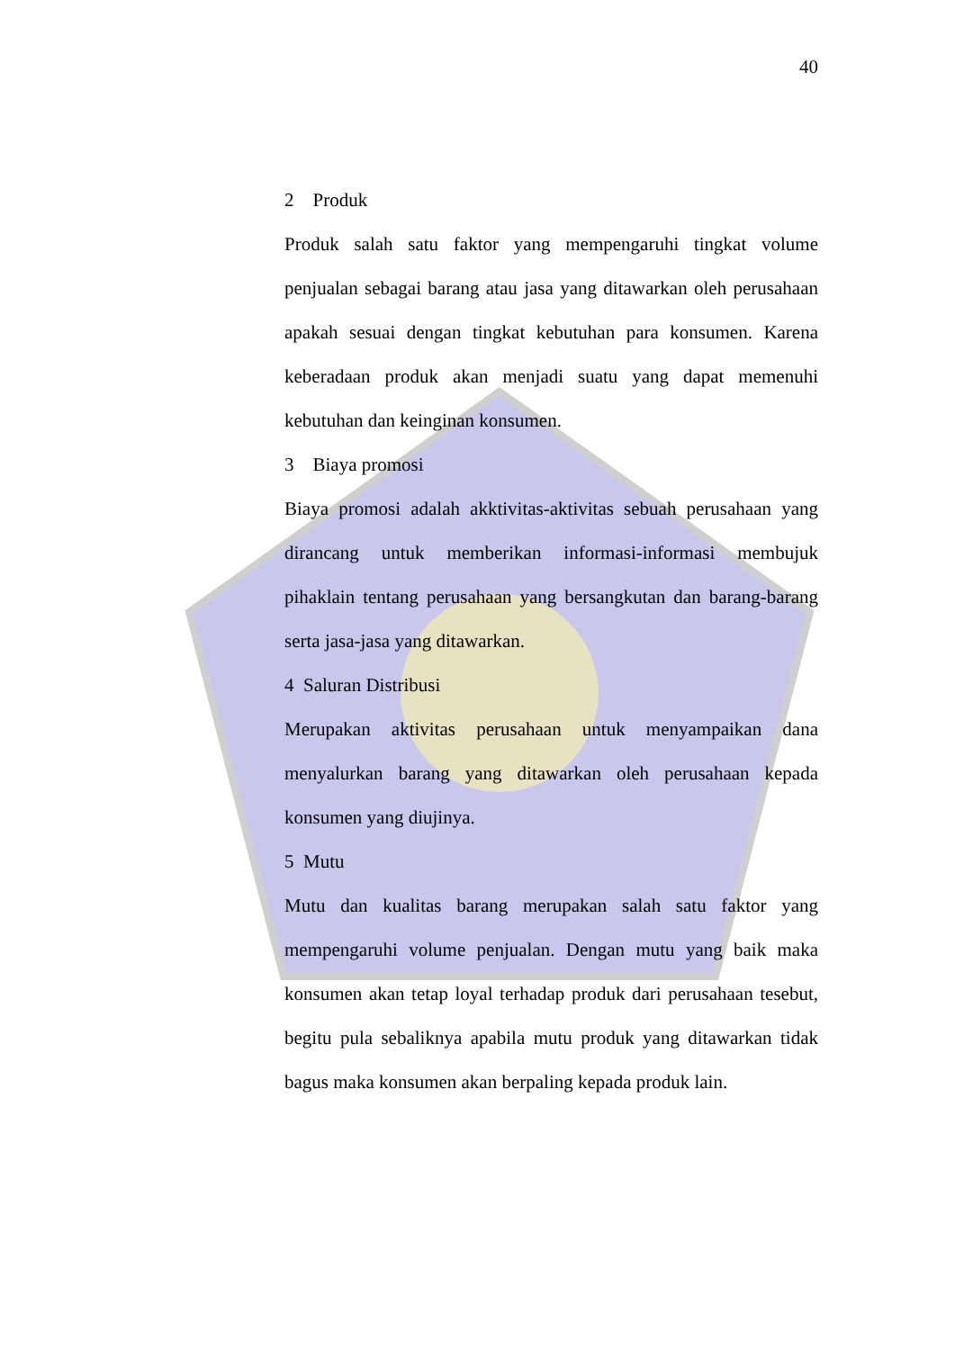40
2 Produk
Produk salah satu faktor yang mempengaruhi tingkat volume penjualan sebagai barang atau jasa yang ditawarkan oleh perusahaan apakah sesuai dengan tingkat kebutuhan para konsumen. Karena keberadaan produk akan menjadi suatu yang dapat memenuhi kebutuhan dan keinginan konsumen.
3 Biaya promosi
Biaya promosi adalah akktivitas-aktivitas sebuah perusahaan yang dirancang untuk memberikan informasi-informasi membujuk pihaklain tentang perusahaan yang bersangkutan dan barang-barang serta jasa-jasa yang ditawarkan.
4 Saluran Distribusi
Merupakan aktivitas perusahaan untuk menyampaikan dana menyalurkan barang yang ditawarkan oleh perusahaan kepada konsumen yang diujinya.
5 Mutu
Mutu dan kualitas barang merupakan salah satu faktor yang mempengaruhi volume penjualan. Dengan mutu yang baik maka konsumen akan tetap loyal terhadap produk dari perusahaan tesebut, begitu pula sebaliknya apabila mutu produk yang ditawarkan tidak bagus maka konsumen akan berpaling kepada produk lain.